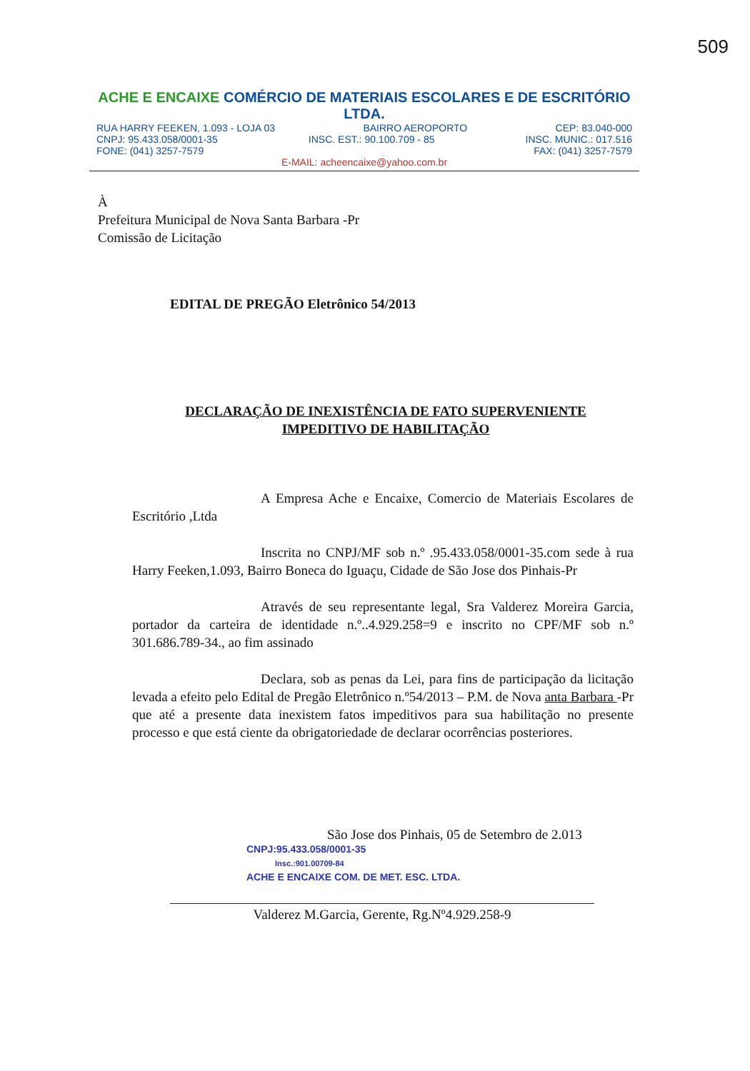509
ACHE E ENCAIXE COMÉRCIO DE MATERIAIS ESCOLARES E DE ESCRITÓRIO LTDA.
RUA HARRY FEEKEN, 1.093 - LOJA 03 BAIRRO AEROPORTO CEP: 83.040-000
CNPJ: 95.433.058/0001-35 INSC. EST.: 90.100.709 - 85 INSC. MUNIC.: 017.516
FONE: (041) 3257-7579 FAX: (041) 3257-7579
E-MAIL: acheencaixe@yahoo.com.br
À
Prefeitura Municipal de Nova Santa Barbara -Pr
Comissão de Licitação
EDITAL DE PREGÃO Eletrônico 54/2013
DECLARAÇÃO DE INEXISTÊNCIA DE FATO SUPERVENIENTE
IMPEDITIVO DE HABILITAÇÃO
A Empresa Ache e Encaixe, Comercio de Materiais Escolares de Escritório ,Ltda
Inscrita no CNPJ/MF sob n.º .95.433.058/0001-35.com sede à rua Harry Feeken,1.093, Bairro Boneca do Iguaçu, Cidade de São Jose dos Pinhais-Pr
Através de seu representante legal, Sra Valderez Moreira Garcia, portador da carteira de identidade n.º..4.929.258=9 e inscrito no CPF/MF sob n.º 301.686.789-34., ao fim assinado
Declara, sob as penas da Lei, para fins de participação da licitação levada a efeito pelo Edital de Pregão Eletrônico n.º54/2013 – P.M. de Nova anta Barbara -Pr que até a presente data inexistem fatos impeditivos para sua habilitação no presente processo e que está ciente da obrigatoriedade de declarar ocorrências posteriores.
São Jose dos Pinhais, 05 de Setembro de 2.013
CNPJ:95.433.058/0001-35
Insc.:901.00709-84
ACHE E ENCAIXE COM. DE MET. ESC. LTDA.
Valderez M.Garcia, Gerente, Rg.Nº4.929.258-9